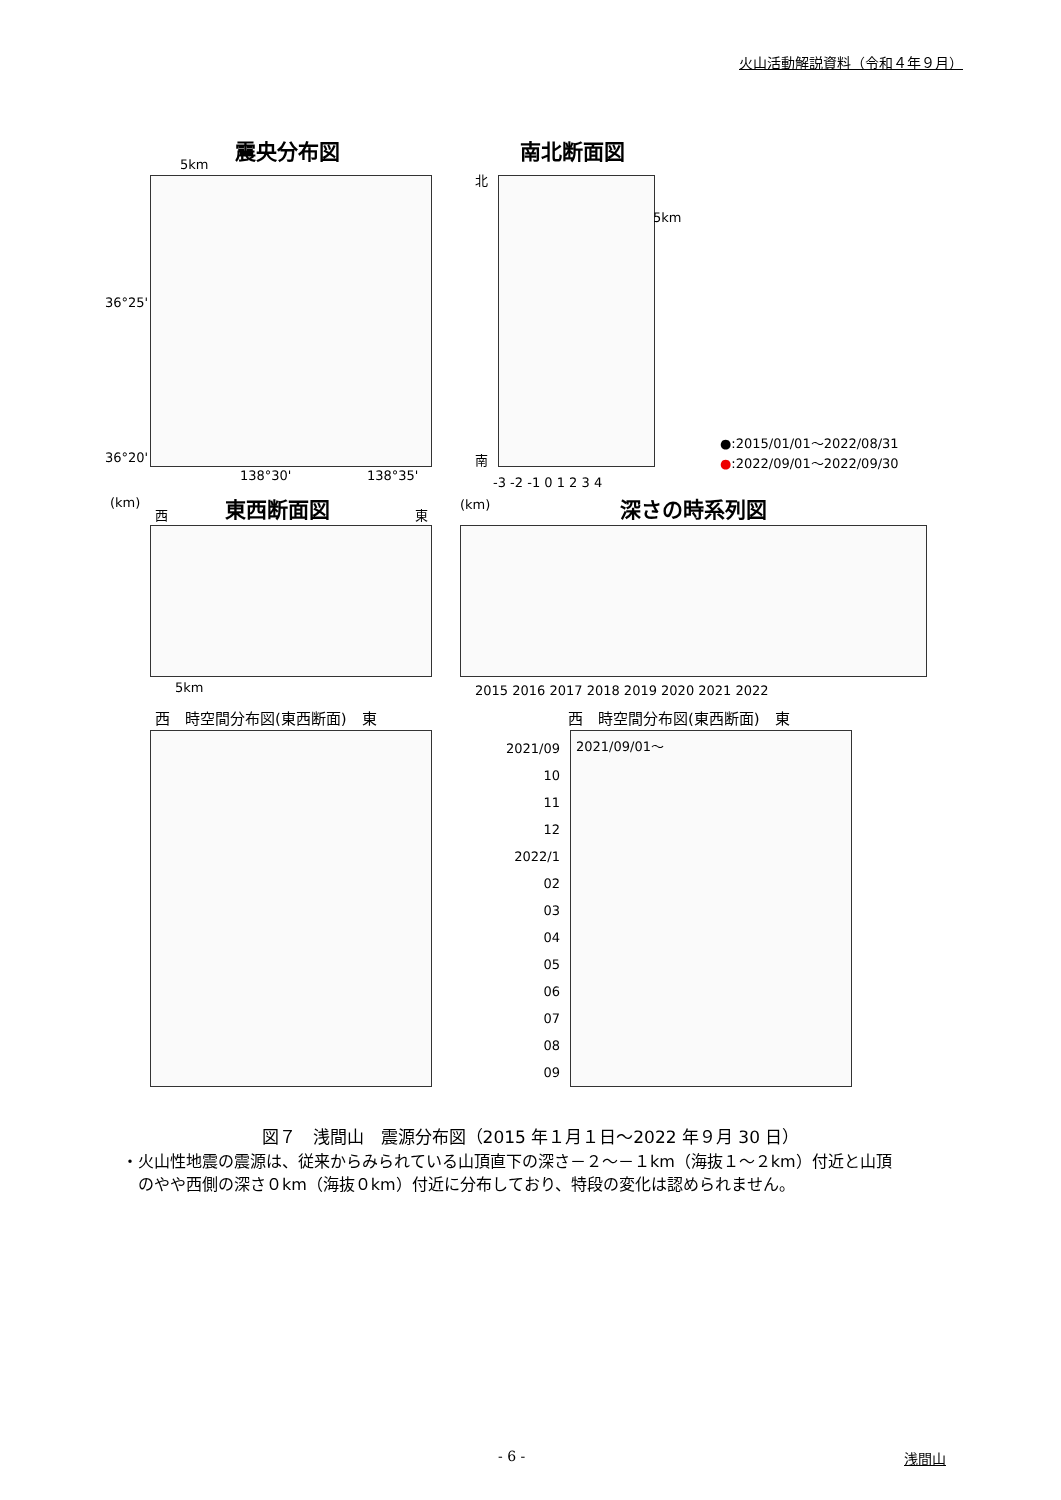火山活動解説資料（令和４年９月）
震央分布図 南北断面図
5km
36°25'
36°20'
138°30' 138°35'
北
南
5km
-3 -2 -1 0 1 2 3 4
●:2015/01/01～2022/08/31
●:2022/09/01～2022/09/30
(km)
西 東西断面図 東
5km
(km) 深さの時系列図
2015 2016 2017 2018 2019 2020 2021 2022
西　時空間分布図(東西断面)　東 西　時空間分布図(東西断面)　東
2021/09
10
11
12
2022/1
02
03
04
05
06
07
08
09
2021/09/01～
図７　浅間山　震源分布図（2015 年１月１日～2022 年９月 30 日）
・火山性地震の震源は、従来からみられている山頂直下の深さ－２～－１km（海抜１～２km）付近と山頂
　のやや西側の深さ０km（海抜０km）付近に分布しており、特段の変化は認められません。
- 6 - 浅間山